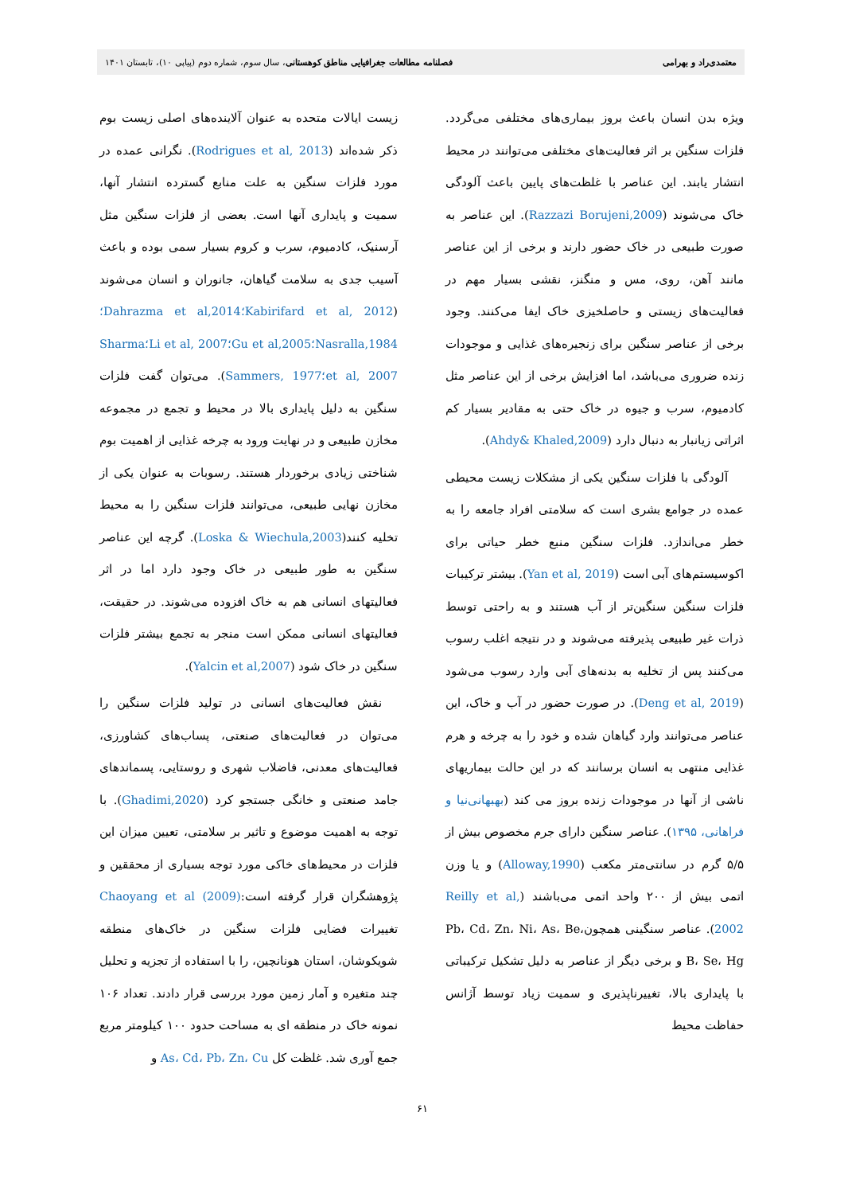معتمدی‌راد و بهرامی فصلنامه مطالعات جغرافیایی مناطق کوهستانی، سال سوم، شماره دوم (پیاپی ۱۰)، تابستان ۱۴۰۱
ویژه بدن انسان باعث بروز بیماری‌های مختلفی می‌گردد. فلزات سنگین بر اثر فعالیت‌های مختلفی می‌توانند در محیط انتشار یابند. این عناصر با غلظت‌های پایین باعث آلودگی خاک می‌شوند (Razzazi Borujeni,2009). این عناصر به صورت طبیعی در خاک حضور دارند و برخی از این عناصر مانند آهن، روی، مس و منگنز، نقشی بسیار مهم در فعالیت‌های زیستی و حاصلخیزی خاک ایفا می‌کنند. وجود برخی از عناصر سنگین برای زنجیره‌های غذایی و موجودات زنده ضروری می‌باشد، اما افزایش برخی از این عناصر مثل کادمیوم، سرب و جیوه در خاک حتی به مقادیر بسیار کم اثراتی زیانبار به دنبال دارد (Ahdy& Khaled,2009).
آلودگی با فلزات سنگین یکی از مشکلات زیست محیطی عمده در جوامع بشری است که سلامتی افراد جامعه را به خطر می‌اندازد. فلزات سنگین منبع خطر حیاتی برای اکوسیستم‌های آبی است (Yan et al, 2019). بیشتر ترکیبات فلزات سنگین سنگین‌تر از آب هستند و به راحتی توسط ذرات غیر طبیعی پذیرفته می‌شوند و در نتیجه اغلب رسوب می‌کنند پس از تخلیه به بدنه‌های آبی وارد رسوب می‌شود (Deng et al, 2019). در صورت حضور در آب و خاک، این عناصر می‌توانند وارد گیاهان شده و خود را به چرخه و هرم غذایی منتهی به انسان برسانند که در این حالت بیماریهای ناشی از آنها در موجودات زنده بروز می کند (بهبهانی‌نیا و فراهانی، ۱۳۹۵). عناصر سنگین دارای جرم مخصوص بیش از ۵/۵ گرم در سانتی‌متر مکعب (Alloway,1990) و یا وزن اتمی بیش از ۲۰۰ واحد اتمی می‌باشند (Reilly et al, 2002). عناصر سنگینی همچونPb، Cd، Zn، Ni، As، Be، B، Se، Hg و برخی دیگر از عناصر به دلیل تشکیل ترکیباتی با پایداری بالا، تغییرناپذیری و سمیت زیاد توسط آژانس حفاظت محیط
زیست ایالات متحده به عنوان آلاینده‌های اصلی زیست بوم ذکر شده‌اند (Rodrigues et al, 2013). نگرانی عمده در مورد فلزات سنگین به علت منابع گسترده انتشار آنها، سمیت و پایداری آنها است. بعضی از فلزات سنگین مثل آرسنیک، کادمیوم، سرب و کروم بسیار سمی بوده و باعث آسیب جدی به سلامت گیاهان، جانوران و انسان می‌شوند (Kabirifard et al, 2012؛Dahrazma et al,2014؛ Nasralla,1984؛Gu et al,2005؛Li et al, 2007؛Sharma et al, 2007؛Sammers, 1977). می‌توان گفت فلزات سنگین به دلیل پایداری بالا در محیط و تجمع در مجموعه مخازن طبیعی و در نهایت ورود به چرخه غذایی از اهمیت بوم شناختی زیادی برخوردار هستند. رسوبات به عنوان یکی از مخازن نهایی طبیعی، می‌توانند فلزات سنگین را به محیط تخلیه کنند(Loska & Wiechula,2003). گرچه این عناصر سنگین به طور طبیعی در خاک وجود دارد اما در اثر فعالیتهای انسانی هم به خاک افزوده می‌شوند. در حقیقت، فعالیتهای انسانی ممکن است منجر به تجمع بیشتر فلزات سنگین در خاک شود (Yalcin et al,2007).
نقش فعالیت‌های انسانی در تولید فلزات سنگین را می‌توان در فعالیت‌های صنعتی، پساب‌های کشاورزی، فعالیت‌های معدنی، فاضلاب شهری و روستایی، پسماندهای جامد صنعتی و خانگی جستجو کرد (Ghadimi,2020). با توجه به اهمیت موضوع و تاثیر بر سلامتی، تعیین میزان این فلزات در محیط‌های خاکی مورد توجه بسیاری از محققین و پژوهشگران قرار گرفته است:Chaoyang et al (2009) تغییرات فضایی فلزات سنگین در خاک‌های منطقه شویکوشان، استان هونانچین، را با استفاده از تجزیه و تحلیل چند متغیره و آمار زمین مورد بررسی قرار دادند. تعداد ۱۰۶ نمونه خاک در منطقه ای به مساحت حدود ۱۰۰ کیلومتر مربع جمع آوری شد. غلظت کل As، Cd، Pb، Zn، Cu و
۶۱